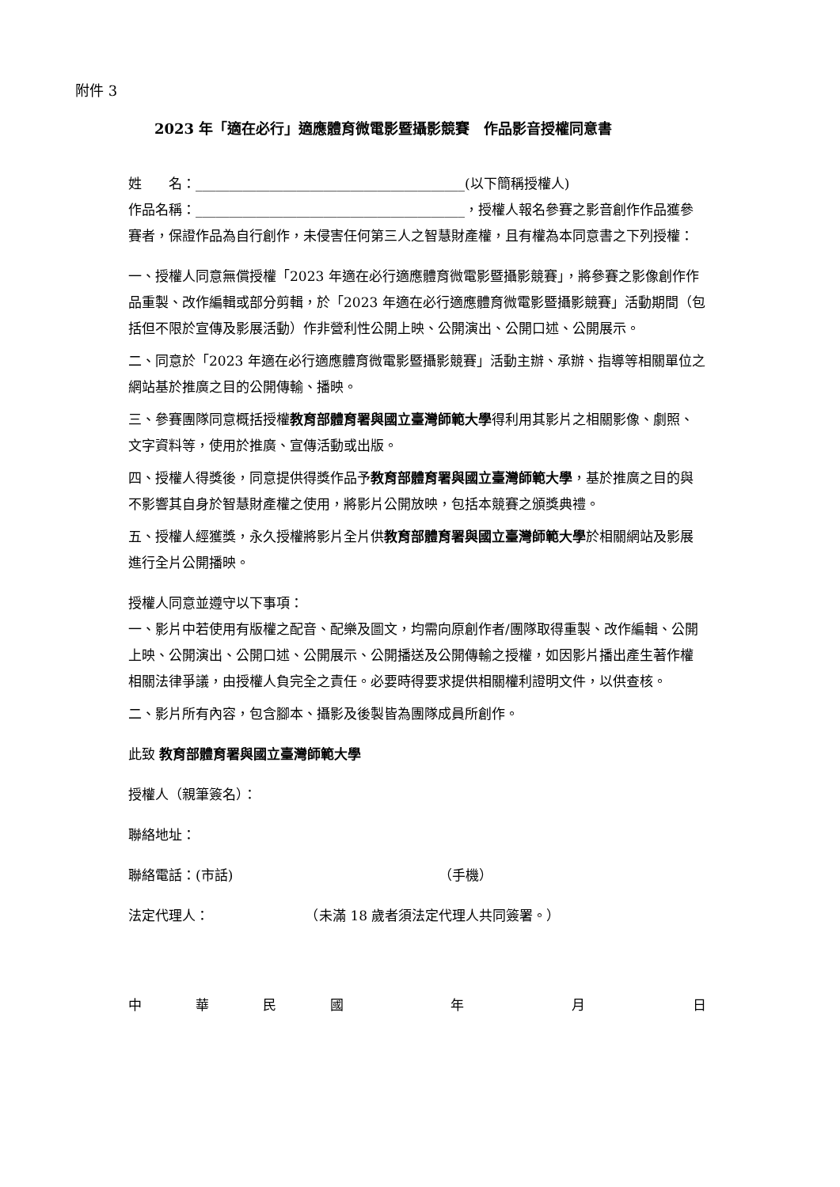附件 3
2023 年「適在必行」適應體育微電影暨攝影競賽　作品影音授權同意書
姓　　名：________________________________________(以下簡稱授權人)
作品名稱：________________________________________，授權人報名參賽之影音創作作品獲參賽者，保證作品為自行創作，未侵害任何第三人之智慧財產權，且有權為本同意書之下列授權：
一、授權人同意無償授權「2023 年適在必行適應體育微電影暨攝影競賽」，將參賽之影像創作作品重製、改作編輯或部分剪輯，於「2023 年適在必行適應體育微電影暨攝影競賽」活動期間（包括但不限於宣傳及影展活動）作非營利性公開上映、公開演出、公開口述、公開展示。
二、同意於「2023 年適在必行適應體育微電影暨攝影競賽」活動主辦、承辦、指導等相關單位之網站基於推廣之目的公開傳輸、播映。
三、參賽團隊同意概括授權教育部體育署與國立臺灣師範大學得利用其影片之相關影像、劇照、文字資料等，使用於推廣、宣傳活動或出版。
四、授權人得獎後，同意提供得獎作品予教育部體育署與國立臺灣師範大學，基於推廣之目的與不影響其自身於智慧財產權之使用，將影片公開放映，包括本競賽之頒獎典禮。
五、授權人經獲獎，永久授權將影片全片供教育部體育署與國立臺灣師範大學於相關網站及影展進行全片公開播映。
授權人同意並遵守以下事項：
一、影片中若使用有版權之配音、配樂及圖文，均需向原創作者/團隊取得重製、改作編輯、公開上映、公開演出、公開口述、公開展示、公開播送及公開傳輸之授權，如因影片播出產生著作權相關法律爭議，由授權人負完全之責任。必要時得要求提供相關權利證明文件，以供查核。
二、影片所有內容，包含腳本、攝影及後製皆為團隊成員所創作。
此致 教育部體育署與國立臺灣師範大學
授權人（親筆簽名）：
聯絡地址：
聯絡電話：(市話) （手機）
法定代理人： （未滿 18 歲者須法定代理人共同簽署。）
中華民國 年 月 日